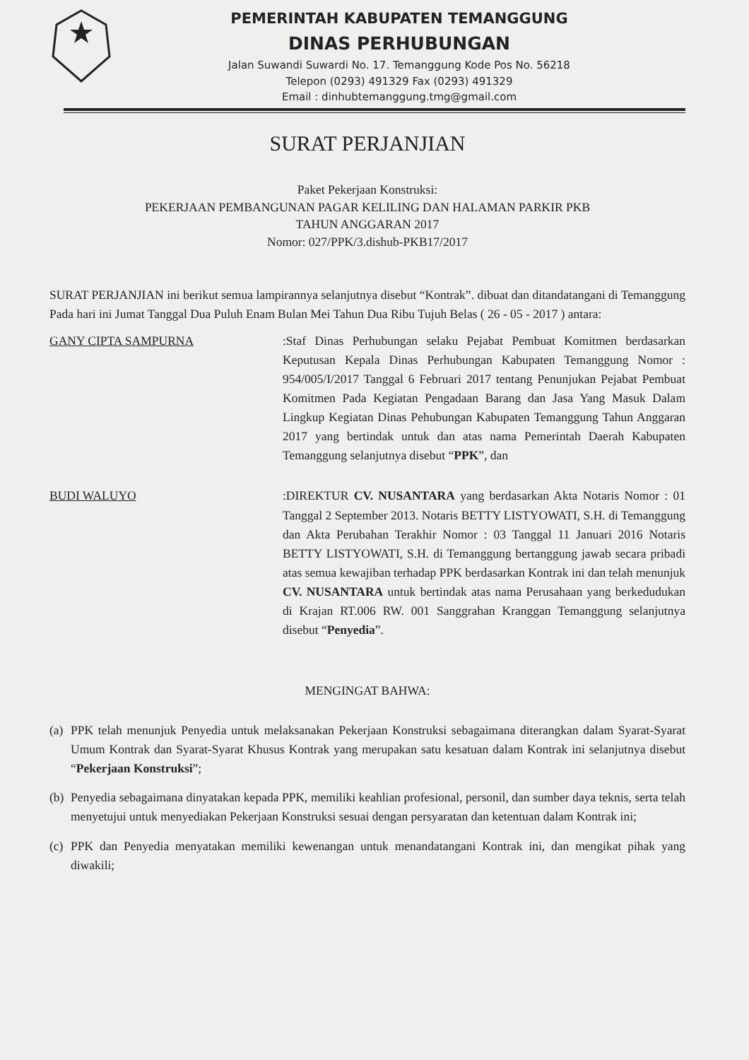PEMERINTAH KABUPATEN TEMANGGUNG
DINAS PERHUBUNGAN
Jalan Suwandi Suwardi No. 17. Temanggung Kode Pos No. 56218
Telepon (0293) 491329 Fax (0293) 491329
Email : dinhubtemanggung.tmg@gmail.com
SURAT PERJANJIAN
Paket Pekerjaan Konstruksi:
PEKERJAAN PEMBANGUNAN PAGAR KELILING DAN HALAMAN PARKIR PKB
TAHUN ANGGARAN 2017
Nomor: 027/PPK/3.dishub-PKB17/2017
SURAT PERJANJIAN ini berikut semua lampirannya selanjutnya disebut “Kontrak”. dibuat dan ditandatangani di Temanggung Pada hari ini Jumat Tanggal Dua Puluh Enam Bulan Mei Tahun Dua Ribu Tujuh Belas ( 26 - 05 - 2017 ) antara:
GANY CIPTA SAMPURNA :Staf Dinas Perhubungan selaku Pejabat Pembuat Komitmen berdasarkan Keputusan Kepala Dinas Perhubungan Kabupaten Temanggung Nomor : 954/005/I/2017 Tanggal 6 Februari 2017 tentang Penunjukan Pejabat Pembuat Komitmen Pada Kegiatan Pengadaan Barang dan Jasa Yang Masuk Dalam Lingkup Kegiatan Dinas Pehubungan Kabupaten Temanggung Tahun Anggaran 2017 yang bertindak untuk dan atas nama Pemerintah Daerah Kabupaten Temanggung selanjutnya disebut “PPK”, dan
BUDI WALUYO :DIREKTUR CV. NUSANTARA yang berdasarkan Akta Notaris Nomor : 01 Tanggal 2 September 2013. Notaris BETTY LISTYOWATI, S.H. di Temanggung dan Akta Perubahan Terakhir Nomor : 03 Tanggal 11 Januari 2016 Notaris BETTY LISTYOWATI, S.H. di Temanggung bertanggung jawab secara pribadi atas semua kewajiban terhadap PPK berdasarkan Kontrak ini dan telah menunjuk CV. NUSANTARA untuk bertindak atas nama Perusahaan yang berkedudukan di Krajan RT.006 RW. 001 Sanggrahan Kranggan Temanggung selanjutnya disebut “Penyedia”.
MENGINGAT BAHWA:
(a)
PPK telah menunjuk Penyedia untuk melaksanakan Pekerjaan Konstruksi sebagaimana diterangkan dalam Syarat-Syarat Umum Kontrak dan Syarat-Syarat Khusus Kontrak yang merupakan satu kesatuan dalam Kontrak ini selanjutnya disebut “Pekerjaan Konstruksi”;
(b)
Penyedia sebagaimana dinyatakan kepada PPK, memiliki keahlian profesional, personil, dan sumber daya teknis, serta telah menyetujui untuk menyediakan Pekerjaan Konstruksi sesuai dengan persyaratan dan ketentuan dalam Kontrak ini;
(c)
PPK dan Penyedia menyatakan memiliki kewenangan untuk menandatangani Kontrak ini, dan mengikat pihak yang diwakili;